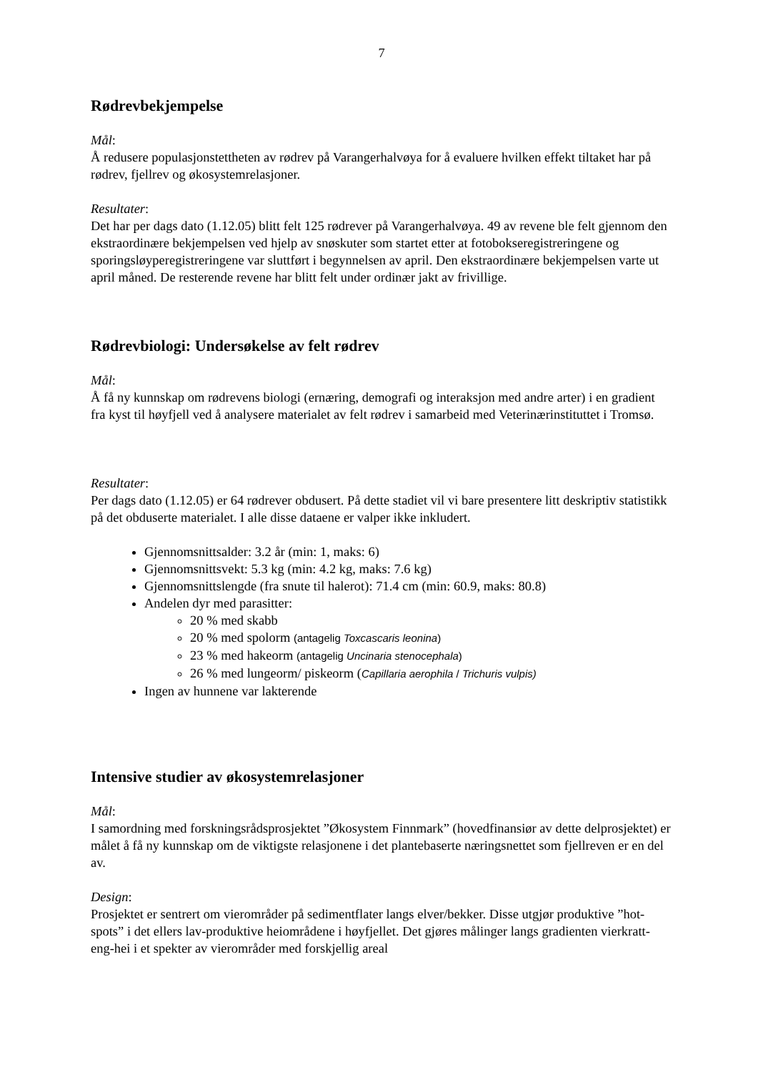7
Rødrevbekjempelse
Mål:
Å redusere populasjonstettheten av rødrev på Varangerhalvøya for å evaluere hvilken effekt tiltaket har på rødrev, fjellrev og økosystemrelasjoner.
Resultater:
Det har per dags dato (1.12.05) blitt felt 125 rødrever på Varangerhalvøya. 49 av revene ble felt gjennom den ekstraordinære bekjempelsen ved hjelp av snøskuter som startet etter at fotobokseregistreringene og sporingsløyperegistreringene var sluttført i begynnelsen av april. Den ekstraordinære bekjempelsen varte ut april måned. De resterende revene har blitt felt under ordinær jakt av frivillige.
Rødrevbiologi: Undersøkelse av felt rødrev
Mål:
Å få ny kunnskap om rødrevens biologi (ernæring, demografi og interaksjon med andre arter) i en gradient fra kyst til høyfjell ved å analysere materialet av felt rødrev i samarbeid med Veterinærinstituttet i Tromsø.
Resultater:
Per dags dato (1.12.05) er 64 rødrever obdusert. På dette stadiet vil vi bare presentere litt deskriptiv statistikk på det obduserte materialet. I alle disse dataene er valper ikke inkludert.
Gjennomsnittsalder: 3.2 år (min: 1, maks: 6)
Gjennomsnittsvekt: 5.3 kg (min: 4.2 kg, maks: 7.6 kg)
Gjennomsnittslengde (fra snute til halerot): 71.4 cm (min: 60.9, maks: 80.8)
Andelen dyr med parasitter:
20 % med skabb
20 % med spolorm (antagelig Toxcascaris leonina)
23 % med hakeorm (antagelig Uncinaria stenocephala)
26 % med lungeorm/ piskeorm (Capillaria aerophila / Trichuris vulpis)
Ingen av hunnene var lakterende
Intensive studier av økosystemrelasjoner
Mål:
I samordning med forskningsrådsprosjektet ”Økosystem Finnmark” (hovedfinansiør av dette delprosjektet) er målet å få ny kunnskap om de viktigste relasjonene i det plantebaserte næringsnettet som fjellreven er en del av.
Design:
Prosjektet er sentrert om vierområder på sedimentflater langs elver/bekker. Disse utgjør produktive ”hot-spots” i det ellers lav-produktive heiområdene i høyfjellet. Det gjøres målinger langs gradienten vierkratt-eng-hei i et spekter av vierområder med forskjellig areal